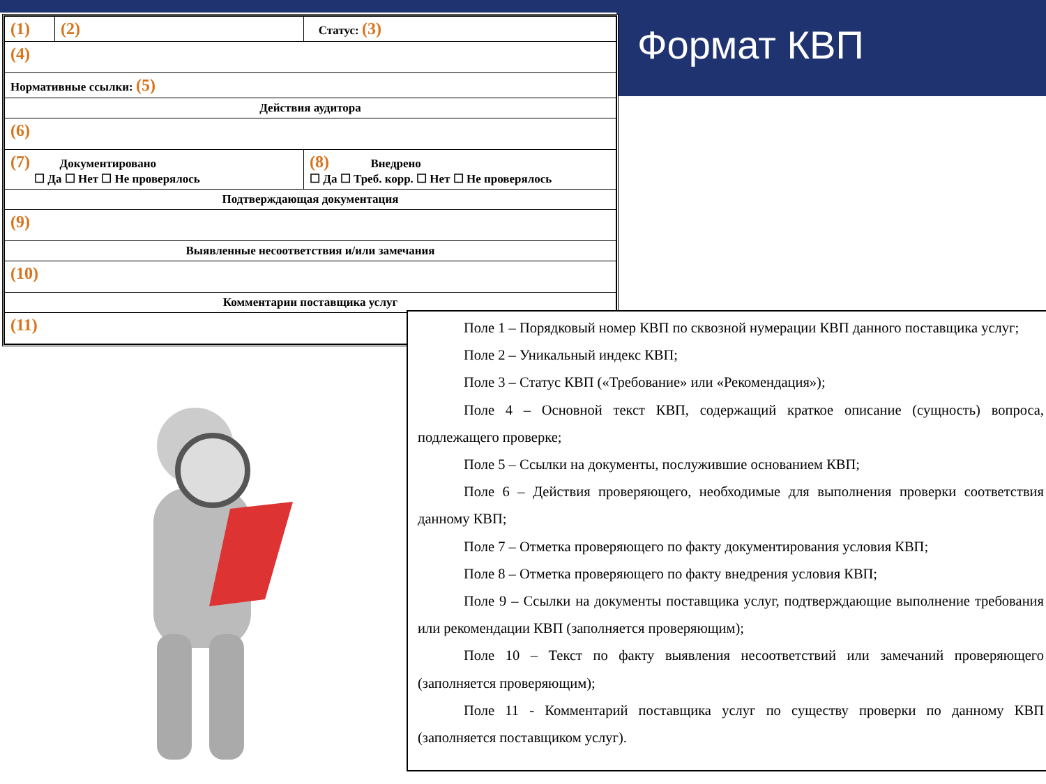Формат КВП
| (1) | (2) | Статус: (3) |
| (4) | | |
| Нормативные ссылки: (5) | | |
| Действия аудитора | | |
| (6) | | |
| (7) Документировано ☐ Да ☐ Нет ☐ Не проверялось | | (8) Внедрено ☐ Да ☐ Треб. корр. ☐ Нет ☐ Не проверялось |
| Подтверждающая документация | | |
| (9) | | |
| Выявленные несоответствия и/или замечания | | |
| (10) | | |
| Комментарии поставщика услуг | | |
| (11) | | |
Поле 1 – Порядковый номер КВП по сквозной нумерации КВП данного поставщика услуг;
Поле 2 – Уникальный индекс КВП;
Поле 3 – Статус КВП («Требование» или «Рекомендация»);
Поле 4 – Основной текст КВП, содержащий краткое описание (сущность) вопроса, подлежащего проверке;
Поле 5 – Ссылки на документы, послужившие основанием КВП;
Поле 6 – Действия проверяющего, необходимые для выполнения проверки соответствия данному КВП;
Поле 7 – Отметка проверяющего по факту документирования условия КВП;
Поле 8 – Отметка проверяющего по факту внедрения условия КВП;
Поле 9 – Ссылки на документы поставщика услуг, подтверждающие выполнение требования или рекомендации КВП (заполняется проверяющим);
Поле 10 – Текст по факту выявления несоответствий или замечаний проверяющего (заполняется проверяющим);
Поле 11 - Комментарий поставщика услуг по существу проверки по данному КВП (заполняется поставщиком услуг).